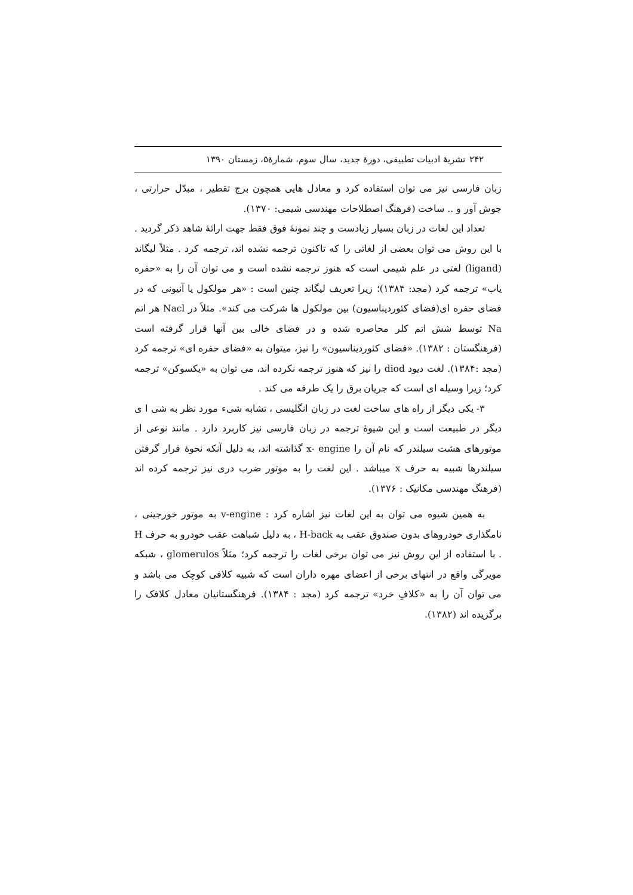۲۴۲ نشریهٔ ادبیات تطبیقی، دورهٔ جدید، سال سوم، شمارهٔ۵، زمستان ۱۳۹۰
زبان فارسی نیز می توان استفاده کرد و معادل هایی همچون برج تقطیر ، مبدّل حرارتی ، جوش آور و .. ساخت (فرهنگ اصطلاحات مهندسی شیمی: ۱۳۷۰).
تعداد این لغات در زبان بسیار زیادست و چند نمونهٔ فوق فقط جهت ارائهٔ شاهد ذکر گردید . با این روش می توان بعضی از لغاتی را که تاکنون ترجمه نشده اند، ترجمه کرد . مثلاً لیگاند (ligand) لغتی در علم شیمی است که هنوز ترجمه نشده است و می توان آن را به «حفره یاب» ترجمه کرد (مجد: ۱۳۸۴)؛ زیرا تعریف لیگاند چنین است : «هر مولکول یا آنیونی که در فضای حفره ای(فضای کئوردیناسیون) بین مولکول ها شرکت می کند». مثلاً در Nacl هر اتم Na توسط شش اتم کلر محاصره شده و در فضای خالی بین آنها قرار گرفته است (فرهنگستان : ۱۳۸۲). «فضای کئوردیناسیون» را نیز، میتوان به «فضای حفره ای» ترجمه کرد (مجد :۱۳۸۴). لغت دیود diod را نیز که هنوز ترجمه نکرده اند، می توان به «یکسوکن» ترجمه کرد؛ زیرا وسیله ای است که جریان برق را یک طرفه می کند .
۳- یکی دیگر از راه های ساخت لغت در زبان انگلیسی ، تشابه شیء مورد نظر به شی ا ی دیگر در طبیعت است و این شیوهٔ ترجمه در زبان فارسی نیز کاربرد دارد . مانند نوعی از موتورهای هشت سیلندر که نام آن را x- engine گذاشته اند، به دلیل آنکه نحوهٔ قرار گرفتن سیلندرها شبیه به حرف x میباشد . این لغت را به موتور ضرب دری نیز ترجمه کرده اند (فرهنگ مهندسی مکانیک : ۱۳۷۶).
به همین شیوه می توان به این لغات نیز اشاره کرد : v-engine به موتور خورجینی ، نامگذاری خودروهای بدون صندوق عقب به H-back ، به دلیل شباهت عقب خودرو به حرف H . با استفاده از این روش نیز می توان برخی لغات را ترجمه کرد؛ مثلاً glomerulos ، شبکه مویرگی واقع در انتهای برخی از اعضای مهره داران است که شبیه کلافی کوچک می باشد و می توان آن را به «کلافِ خرد» ترجمه کرد (مجد : ۱۳۸۴). فرهنگستانیان معادل کلافک را برگزیده اند (۱۳۸۲).